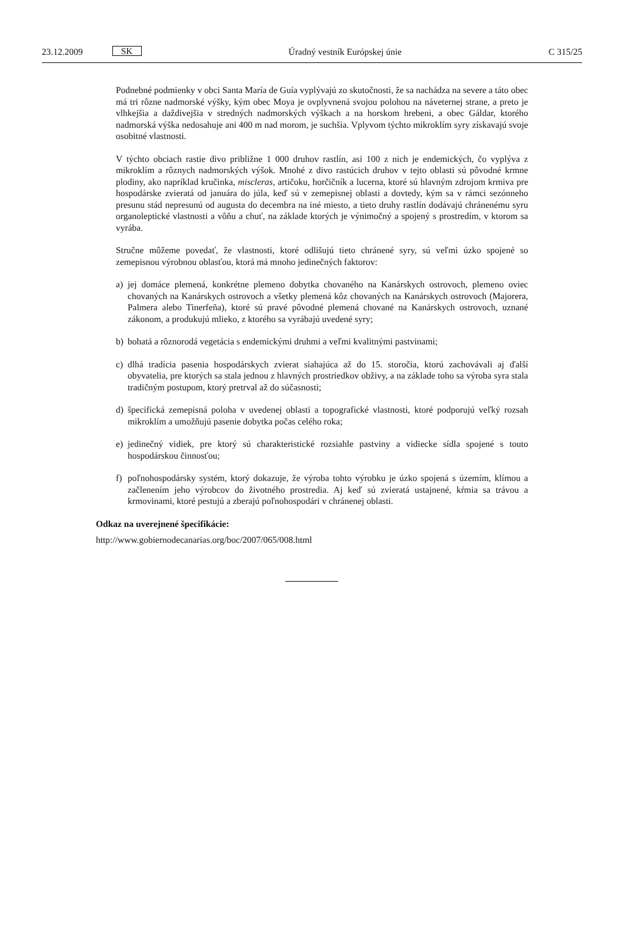23.12.2009 SK Úradný vestník Európskej únie C 315/25
Podnebné podmienky v obci Santa María de Guía vyplývajú zo skutočnosti, že sa nachádza na severe a táto obec má tri rôzne nadmorské výšky, kým obec Moya je ovplyvnená svojou polohou na náveternej strane, a preto je vlhkejšia a daždivejšia v stredných nadmorských výškach a na horskom hrebeni, a obec Gáldar, ktorého nadmorská výška nedosahuje ani 400 m nad morom, je suchšia. Vplyvom týchto mikroklím syry získavajú svoje osobitné vlastnosti.
V týchto obciach rastie divo približne 1 000 druhov rastlín, asi 100 z nich je endemických, čo vyplýva z mikroklím a rôznych nadmorských výšok. Mnohé z divo rastúcich druhov v tejto oblasti sú pôvodné krmne plodiny, ako napríklad kručinka, miscleras, artičoku, horčičník a lucerna, ktoré sú hlavným zdrojom krmiva pre hospodárske zvieratá od januára do júla, keď sú v zemepisnej oblasti a dovtedy, kým sa v rámci sezónneho presunu stád nepresunú od augusta do decembra na iné miesto, a tieto druhy rastlín dodávajú chránenému syru organoleptické vlastnosti a vôňu a chuť, na základe ktorých je výnimočný a spojený s prostredím, v ktorom sa vyrába.
Stručne môžeme povedať, že vlastnosti, ktoré odlišujú tieto chránené syry, sú veľmi úzko spojené so zemepisnou výrobnou oblasťou, ktorá má mnoho jedinečných faktorov:
a) jej domáce plemená, konkrétne plemeno dobytka chovaného na Kanárskych ostrovoch, plemeno oviec chovaných na Kanárskych ostrovoch a všetky plemená kôz chovaných na Kanárskych ostrovoch (Majorera, Palmera alebo Tinerfeña), ktoré sú pravé pôvodné plemená chované na Kanárskych ostrovoch, uznané zákonom, a produkujú mlieko, z ktorého sa vyrábajú uvedené syry;
b) bohatá a rôznorodá vegetácia s endemickými druhmi a veľmi kvalitnými pastvinami;
c) dlhá tradícia pasenia hospodárskych zvierat siahajúca až do 15. storočia, ktorú zachovávali aj ďalší obyvatelia, pre ktorých sa stala jednou z hlavných prostriedkov obživy, a na základe toho sa výroba syra stala tradičným postupom, ktorý pretrval až do súčasnosti;
d) špecifická zemepisná poloha v uvedenej oblasti a topografické vlastnosti, ktoré podporujú veľký rozsah mikroklím a umožňujú pasenie dobytka počas celého roka;
e) jedinečný vidiek, pre ktorý sú charakteristické rozsiahle pastviny a vidiecke sídla spojené s touto hospodárskou činnosťou;
f) poľnohospodársky systém, ktorý dokazuje, že výroba tohto výrobku je úzko spojená s územím, klímou a začlenením jeho výrobcov do životného prostredia. Aj keď sú zvieratá ustajnené, kŕmia sa trávou a krmovinami, ktoré pestujú a zberajú poľnohospodári v chránenej oblasti.
Odkaz na uverejnené špecifikácie:
http://www.gobiernodecanarias.org/boc/2007/065/008.html